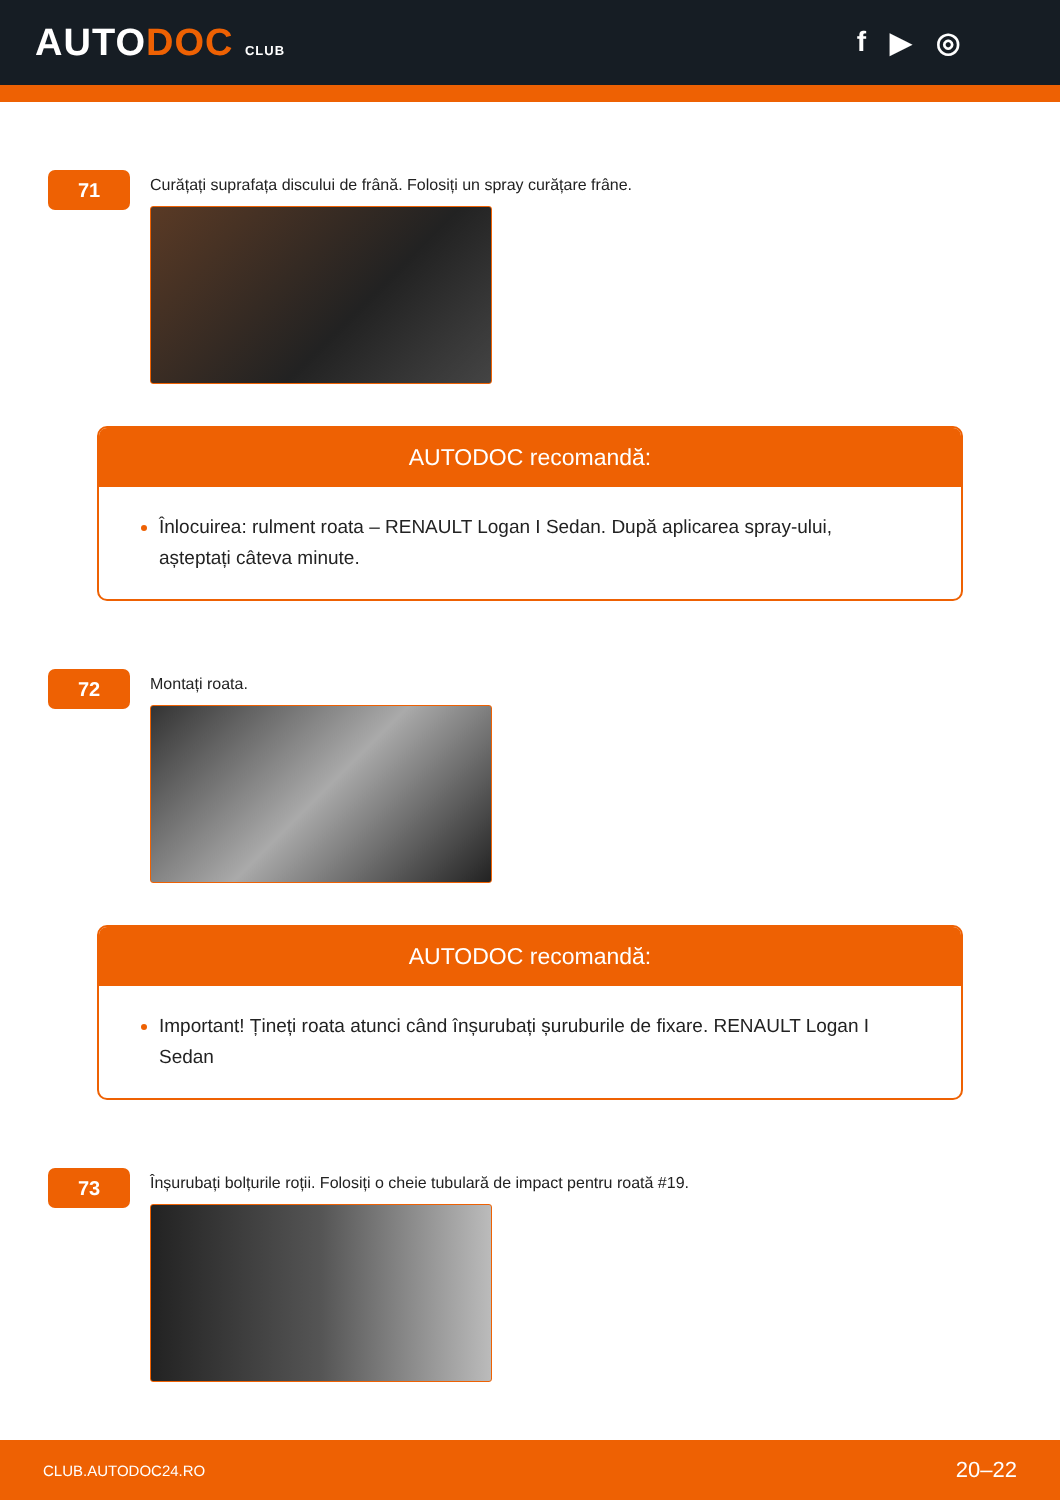AUTODOC CLUB
f ▶ ◎
71
Curățați suprafața discului de frână. Folosiți un spray curățare frâne.
AUTODOC recomandă:
Înlocuirea: rulment roata – RENAULT Logan I Sedan. După aplicarea spray-ului, așteptați câteva minute.
72
Montați roata.
AUTODOC recomandă:
Important! Țineți roata atunci când înșurubați șuruburile de fixare. RENAULT Logan I Sedan
73
Înșurubați bolțurile roții. Folosiți o cheie tubulară de impact pentru roată #19.
CLUB.AUTODOC24.RO 20–22